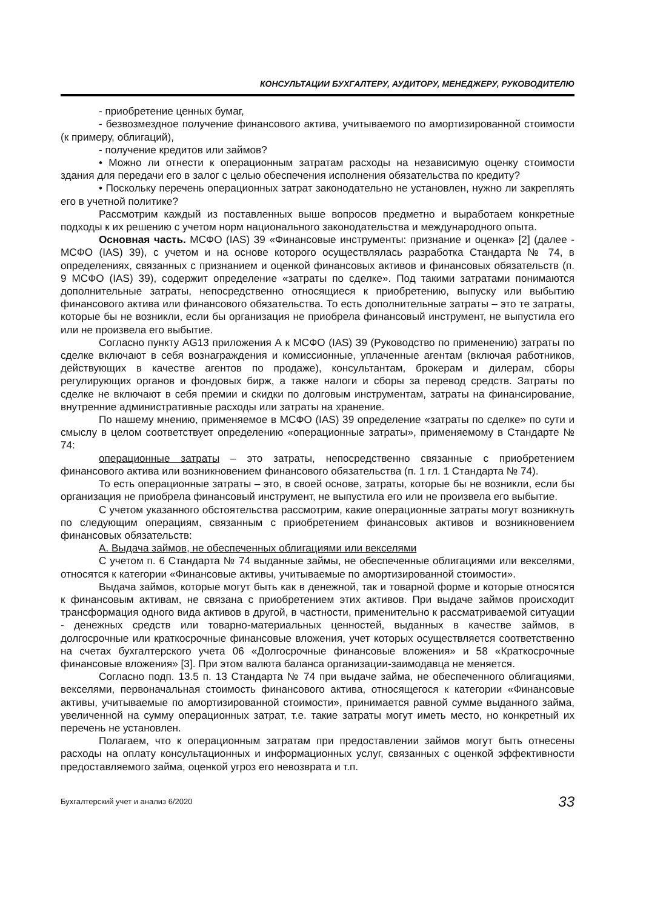КОНСУЛЬТАЦИИ БУХГАЛТЕРУ, АУДИТОРУ, МЕНЕДЖЕРУ, РУКОВОДИТЕЛЮ
- приобретение ценных бумаг,
- безвозмездное получение финансового актива, учитываемого по амортизированной стоимости (к примеру, облигаций),
- получение кредитов или займов?
• Можно ли отнести к операционным затратам расходы на независимую оценку стоимости здания для передачи его в залог с целью обеспечения исполнения обязательства по кредиту?
• Поскольку перечень операционных затрат законодательно не установлен, нужно ли закреплять его в учетной политике?
Рассмотрим каждый из поставленных выше вопросов предметно и выработаем конкретные подходы к их решению с учетом норм национального законодательства и международного опыта.
Основная часть. МСФО (IAS) 39 «Финансовые инструменты: признание и оценка» [2] (далее - МСФО (IAS) 39), с учетом и на основе которого осуществлялась разработка Стандарта № 74, в определениях, связанных с признанием и оценкой финансовых активов и финансовых обязательств (п. 9 МСФО (IAS) 39), содержит определение «затраты по сделке». Под такими затратами понимаются дополнительные затраты, непосредственно относящиеся к приобретению, выпуску или выбытию финансового актива или финансового обязательства. То есть дополнительные затраты – это те затраты, которые бы не возникли, если бы организация не приобрела финансовый инструмент, не выпустила его или не произвела его выбытие.
Согласно пункту AG13 приложения А к МСФО (IAS) 39 (Руководство по применению) затраты по сделке включают в себя вознаграждения и комиссионные, уплаченные агентам (включая работников, действующих в качестве агентов по продаже), консультантам, брокерам и дилерам, сборы регулирующих органов и фондовых бирж, а также налоги и сборы за перевод средств. Затраты по сделке не включают в себя премии и скидки по долговым инструментам, затраты на финансирование, внутренние административные расходы или затраты на хранение.
По нашему мнению, применяемое в МСФО (IAS) 39 определение «затраты по сделке» по сути и смыслу в целом соответствует определению «операционные затраты», применяемому в Стандарте № 74:
операционные затраты – это затраты, непосредственно связанные с приобретением финансового актива или возникновением финансового обязательства (п. 1 гл. 1 Стандарта № 74).
То есть операционные затраты – это, в своей основе, затраты, которые бы не возникли, если бы организация не приобрела финансовый инструмент, не выпустила его или не произвела его выбытие.
С учетом указанного обстоятельства рассмотрим, какие операционные затраты могут возникнуть по следующим операциям, связанным с приобретением финансовых активов и возникновением финансовых обязательств:
А. Выдача займов, не обеспеченных облигациями или векселями
С учетом п. 6 Стандарта № 74 выданные займы, не обеспеченные облигациями или векселями, относятся к категории «Финансовые активы, учитываемые по амортизированной стоимости».
Выдача займов, которые могут быть как в денежной, так и товарной форме и которые относятся к финансовым активам, не связана с приобретением этих активов. При выдаче займов происходит трансформация одного вида активов в другой, в частности, применительно к рассматриваемой ситуации - денежных средств или товарно-материальных ценностей, выданных в качестве займов, в долгосрочные или краткосрочные финансовые вложения, учет которых осуществляется соответственно на счетах бухгалтерского учета 06 «Долгосрочные финансовые вложения» и 58 «Краткосрочные финансовые вложения» [3]. При этом валюта баланса организации-заимодавца не меняется.
Согласно подп. 13.5 п. 13 Стандарта № 74 при выдаче займа, не обеспеченного облигациями, векселями, первоначальная стоимость финансового актива, относящегося к категории «Финансовые активы, учитываемые по амортизированной стоимости», принимается равной сумме выданного займа, увеличенной на сумму операционных затрат, т.е. такие затраты могут иметь место, но конкретный их перечень не установлен.
Полагаем, что к операционным затратам при предоставлении займов могут быть отнесены расходы на оплату консультационных и информационных услуг, связанных с оценкой эффективности предоставляемого займа, оценкой угроз его невозврата и т.п.
Бухгалтерский учет и анализ 6/2020 33